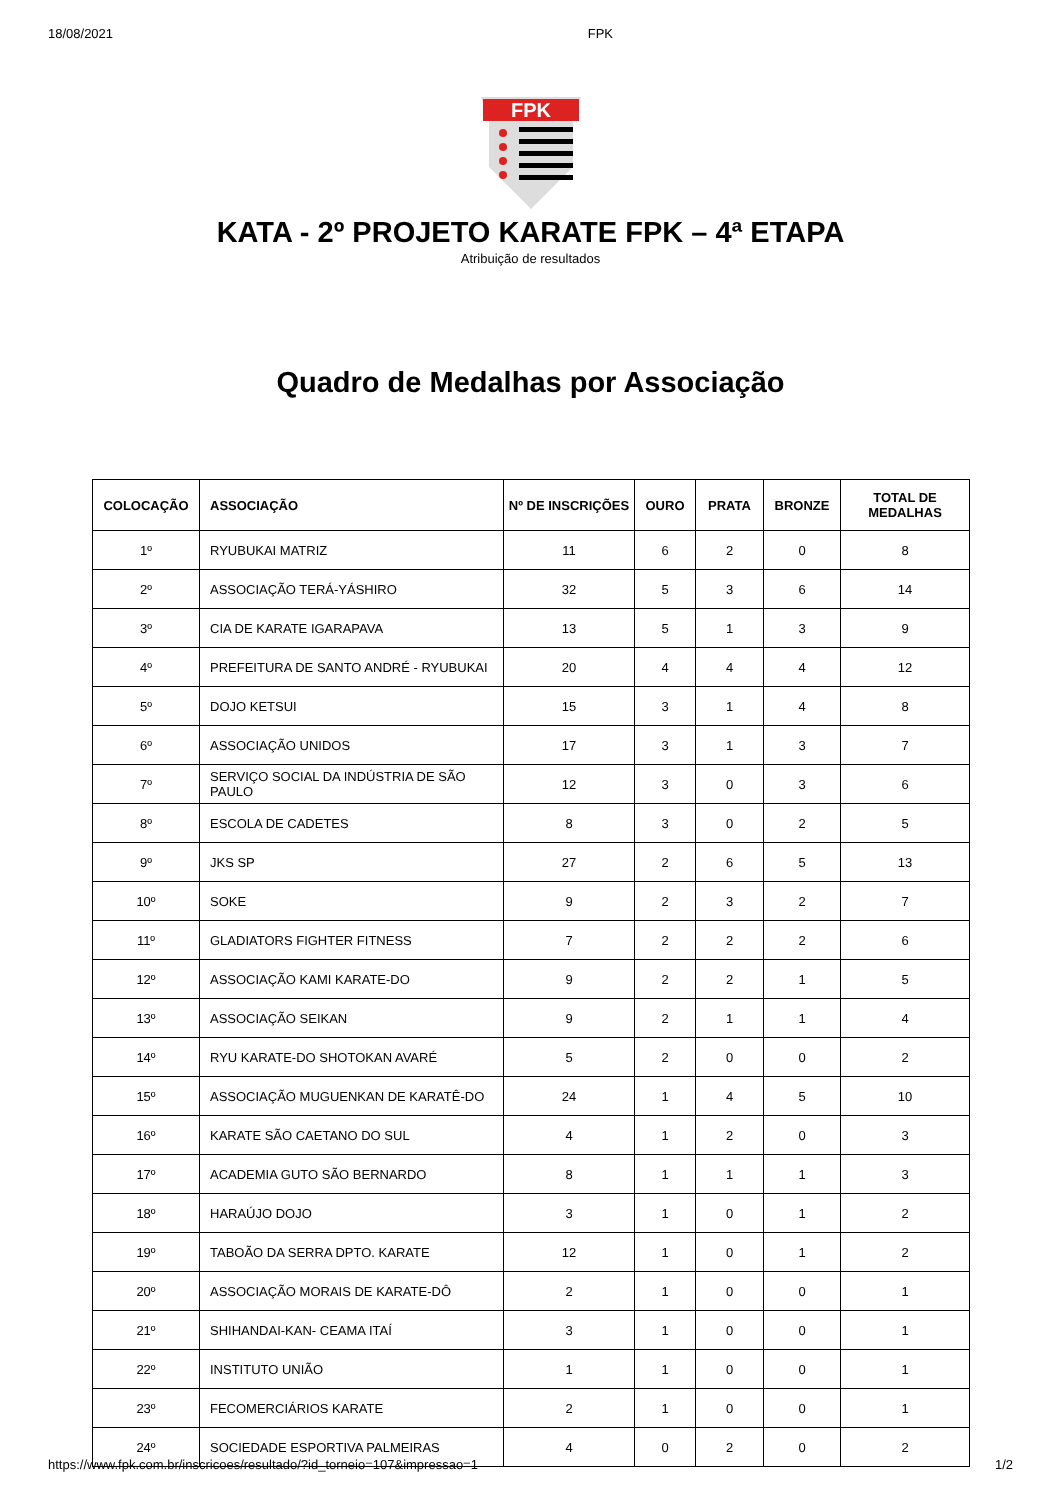18/08/2021 FPK
FPK
KATA - 2º PROJETO KARATE FPK – 4ª ETAPA
Atribuição de resultados
Quadro de Medalhas por Associação
| COLOCAÇÃO | ASSOCIAÇÃO | Nº DE INSCRIÇÕES | OURO | PRATA | BRONZE | TOTAL DE MEDALHAS |
| --- | --- | --- | --- | --- | --- | --- |
| 1º | RYUBUKAI MATRIZ | 11 | 6 | 2 | 0 | 8 |
| 2º | ASSOCIAÇÃO TERÁ-YÁSHIRO | 32 | 5 | 3 | 6 | 14 |
| 3º | CIA DE KARATE IGARAPAVA | 13 | 5 | 1 | 3 | 9 |
| 4º | PREFEITURA DE SANTO ANDRÉ - RYUBUKAI | 20 | 4 | 4 | 4 | 12 |
| 5º | DOJO KETSUI | 15 | 3 | 1 | 4 | 8 |
| 6º | ASSOCIAÇÃO UNIDOS | 17 | 3 | 1 | 3 | 7 |
| 7º | SERVIÇO SOCIAL DA INDÚSTRIA DE SÃO PAULO | 12 | 3 | 0 | 3 | 6 |
| 8º | ESCOLA DE CADETES | 8 | 3 | 0 | 2 | 5 |
| 9º | JKS SP | 27 | 2 | 6 | 5 | 13 |
| 10º | SOKE | 9 | 2 | 3 | 2 | 7 |
| 11º | GLADIATORS FIGHTER FITNESS | 7 | 2 | 2 | 2 | 6 |
| 12º | ASSOCIAÇÃO KAMI KARATE-DO | 9 | 2 | 2 | 1 | 5 |
| 13º | ASSOCIAÇÃO SEIKAN | 9 | 2 | 1 | 1 | 4 |
| 14º | RYU KARATE-DO SHOTOKAN AVARÉ | 5 | 2 | 0 | 0 | 2 |
| 15º | ASSOCIAÇÃO MUGUENKAN DE KARATÊ-DO | 24 | 1 | 4 | 5 | 10 |
| 16º | KARATE SÃO CAETANO DO SUL | 4 | 1 | 2 | 0 | 3 |
| 17º | ACADEMIA GUTO SÃO BERNARDO | 8 | 1 | 1 | 1 | 3 |
| 18º | HARAÚJO DOJO | 3 | 1 | 0 | 1 | 2 |
| 19º | TABOÃO DA SERRA DPTO. KARATE | 12 | 1 | 0 | 1 | 2 |
| 20º | ASSOCIAÇÃO MORAIS DE KARATE-DÔ | 2 | 1 | 0 | 0 | 1 |
| 21º | SHIHANDAI-KAN- CEAMA ITAÍ | 3 | 1 | 0 | 0 | 1 |
| 22º | INSTITUTO UNIÃO | 1 | 1 | 0 | 0 | 1 |
| 23º | FECOMERCIÁRIOS KARATE | 2 | 1 | 0 | 0 | 1 |
| 24º | SOCIEDADE ESPORTIVA PALMEIRAS | 4 | 0 | 2 | 0 | 2 |
https://www.fpk.com.br/inscricoes/resultado/?id_torneio=107&impressao=1 1/2